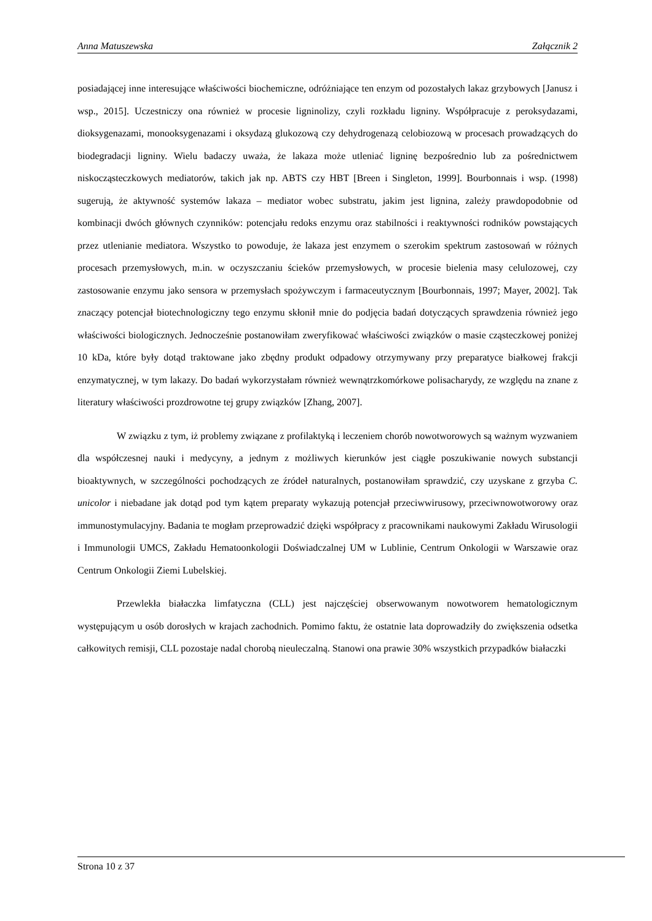Anna Matuszewska Załącznik 2
posiadającej inne interesujące właściwości biochemiczne, odróżniające ten enzym od pozostałych lakaz grzybowych [Janusz i wsp., 2015]. Uczestniczy ona również w procesie ligninolizy, czyli rozkładu ligniny. Współpracuje z peroksydazami, dioksygenazami, monooksygenazami i oksydazą glukozową czy dehydrogenazą celobiozową w procesach prowadzących do biodegradacji ligniny. Wielu badaczy uważa, że lakaza może utleniać ligninę bezpośrednio lub za pośrednictwem niskocząsteczkowych mediatorów, takich jak np. ABTS czy HBT [Breen i Singleton, 1999]. Bourbonnais i wsp. (1998) sugerują, że aktywność systemów lakaza – mediator wobec substratu, jakim jest lignina, zależy prawdopodobnie od kombinacji dwóch głównych czynników: potencjału redoks enzymu oraz stabilności i reaktywności rodników powstających przez utlenianie mediatora. Wszystko to powoduje, że lakaza jest enzymem o szerokim spektrum zastosowań w różnych procesach przemysłowych, m.in. w oczyszczaniu ścieków przemysłowych, w procesie bielenia masy celulozowej, czy zastosowanie enzymu jako sensora w przemysłach spożywczym i farmaceutycznym [Bourbonnais, 1997; Mayer, 2002]. Tak znaczący potencjał biotechnologiczny tego enzymu skłonił mnie do podjęcia badań dotyczących sprawdzenia również jego właściwości biologicznych. Jednocześnie postanowiłam zweryfikować właściwości związków o masie cząsteczkowej poniżej 10 kDa, które były dotąd traktowane jako zbędny produkt odpadowy otrzymywany przy preparatyce białkowej frakcji enzymatycznej, w tym lakazy. Do badań wykorzystałam również wewnątrzkomórkowe polisacharydy, ze względu na znane z literatury właściwości prozdrowotne tej grupy związków [Zhang, 2007].
W związku z tym, iż problemy związane z profilaktyką i leczeniem chorób nowotworowych są ważnym wyzwaniem dla współczesnej nauki i medycyny, a jednym z możliwych kierunków jest ciągłe poszukiwanie nowych substancji bioaktywnych, w szczególności pochodzących ze źródeł naturalnych, postanowiłam sprawdzić, czy uzyskane z grzyba C. unicolor i niebadane jak dotąd pod tym kątem preparaty wykazują potencjał przeciwwirusowy, przeciwnowotworowy oraz immunostymulacyjny. Badania te mogłam przeprowadzić dzięki współpracy z pracownikami naukowymi Zakładu Wirusologii i Immunologii UMCS, Zakładu Hematoonkologii Doświadczalnej UM w Lublinie, Centrum Onkologii w Warszawie oraz Centrum Onkologii Ziemi Lubelskiej.
Przewlekła białaczka limfatyczna (CLL) jest najczęściej obserwowanym nowotworem hematologicznym występującym u osób dorosłych w krajach zachodnich. Pomimo faktu, że ostatnie lata doprowadziły do zwiększenia odsetka całkowitych remisji, CLL pozostaje nadal chorobą nieuleczalną. Stanowi ona prawie 30% wszystkich przypadków białaczki
Strona 10 z 37